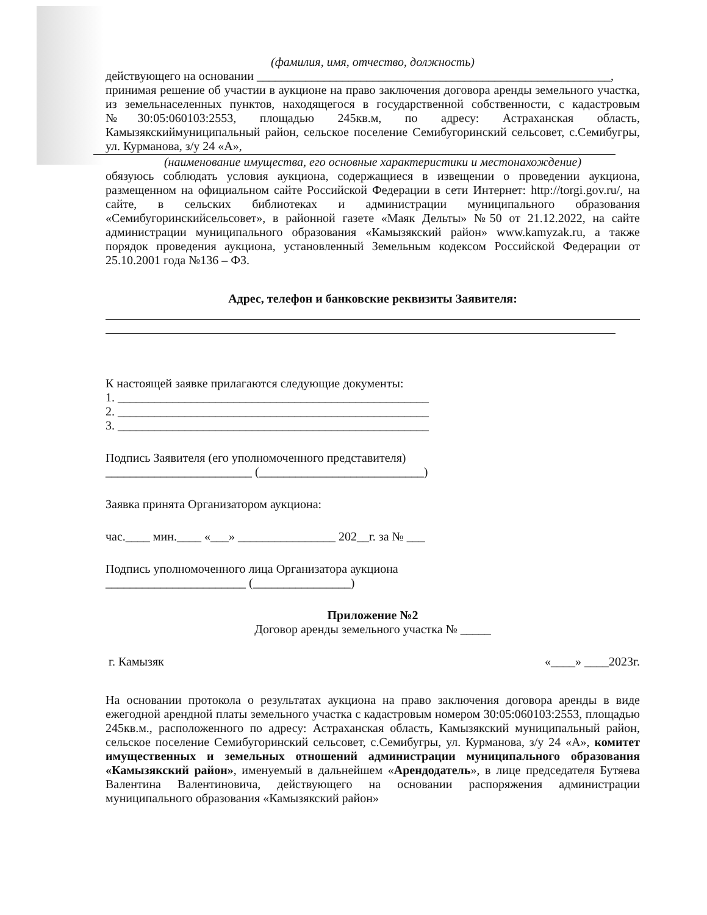(фамилия, имя, отчество, должность)
действующего на основании __________________________________________________________,
принимая решение об участии в аукционе на право заключения договора аренды земельного участка, из земельнаселенных пунктов, находящегося в государственной собственности, с кадастровым №30:05:060103:2553, площадью 245кв.м, по адресу: Астраханская область, Камызякскиймуниципальный район, сельское поселение Семибугоринский сельсовет, с.Семибугры, ул. Курманова, з/у 24 «А»,
(наименование имущества, его основные характеристики и местонахождение)
обязуюсь соблюдать условия аукциона, содержащиеся в извещении о проведении аукциона, размещенном на официальном сайте Российской Федерации в сети Интернет: http://torgi.gov.ru/, на сайте, в сельских библиотеках и администрации муниципального образования «Семибугоринскийсельсовет», в районной газете «Маяк Дельты» №50 от 21.12.2022, на сайте администрации муниципального образования «Камызякский район» www.kamyzak.ru, а также порядок проведения аукциона, установленный Земельным кодексом Российской Федерации от 25.10.2001 года №136 – ФЗ.
Адрес, телефон и банковские реквизиты Заявителя:
К настоящей заявке прилагаются следующие документы:
1. ___________________________________________________
2. ___________________________________________________
3. ___________________________________________________
Подпись Заявителя (его уполномоченного представителя)
________________________ (___________________________)
Заявка принята Организатором аукциона:
час.____ мин.____ «___» ________________ 202__г. за № ___
Подпись уполномоченного лица Организатора аукциона
_______________________ (________________)
Приложение №2
Договор аренды земельного участка № _____
г. Камызяк «____» ____2023г.
На основании протокола о результатах аукциона на право заключения договора аренды в виде ежегодной арендной платы земельного участка с кадастровым номером 30:05:060103:2553, площадью 245кв.м., расположенного по адресу: Астраханская область, Камызякский муниципальный район, сельское поселение Семибугоринский сельсовет, с.Семибугры, ул. Курманова, з/у 24 «А», комитет имущественных и земельных отношений администрации муниципального образования «Камызякский район», именуемый в дальнейшем «Арендодатель», в лице председателя Бутяева Валентина Валентиновича, действующего на основании распоряжения администрации муниципального образования «Камызякский район»